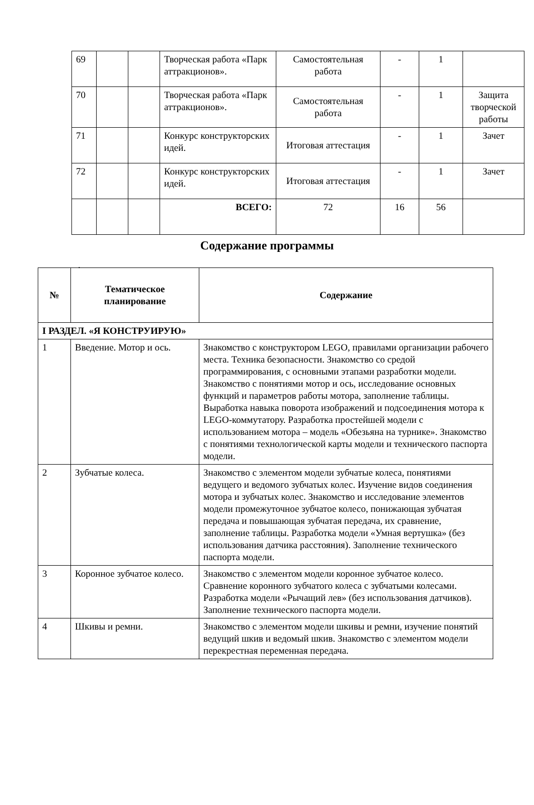| 69 | | | Творческая работа «Парк аттракционов». | Самостоятельная работа | - | 1 | |
| 70 | | | Творческая работа «Парк аттракционов». | Самостоятельная работа | - | 1 | Защита творческой работы |
| 71 | | | Конкурс конструкторских идей. | Итоговая аттестация | - | 1 | Зачет |
| 72 | | | Конкурс конструкторских идей. | Итоговая аттестация | - | 1 | Зачет |
| | | | ВСЕГО: | 72 | 16 | 56 | |
Содержание программы
.
| № | Тематическое планирование | Содержание |
| --- | --- | --- |
| I РАЗДЕЛ. «Я КОНСТРУИРУЮ» | | |
| 1 | Введение. Мотор и ось. | Знакомство с конструктором LEGO, правилами организации рабочего места. Техника безопасности. Знакомство со средой программирования, с основными этапами разработки модели. Знакомство с понятиями мотор и ось, исследование основных функций и параметров работы мотора, заполнение таблицы. Выработка навыка поворота изображений и подсоединения мотора к LEGO-коммутатору. Разработка простейшей модели с использованием мотора – модель «Обезьяна на турнике». Знакомство с понятиями технологической карты модели и технического паспорта модели. |
| 2 | Зубчатые колеса. | Знакомство с элементом модели зубчатые колеса, понятиями ведущего и ведомого зубчатых колес. Изучение видов соединения мотора и зубчатых колес. Знакомство и исследование элементов модели промежуточное зубчатое колесо, понижающая зубчатая передача и повышающая зубчатая передача, их сравнение, заполнение таблицы. Разработка модели «Умная вертушка» (без использования датчика расстояния). Заполнение технического паспорта модели. |
| 3 | Коронное зубчатое колесо. | Знакомство с элементом модели коронное зубчатое колесо. Сравнение коронного зубчатого колеса с зубчатыми колесами. Разработка модели «Рычащий лев» (без использования датчиков). Заполнение технического паспорта модели. |
| 4 | Шкивы и ремни. | Знакомство с элементом модели шкивы и ремни, изучение понятий ведущий шкив и ведомый шкив. Знакомство с элементом модели перекрестная переменная передача. |